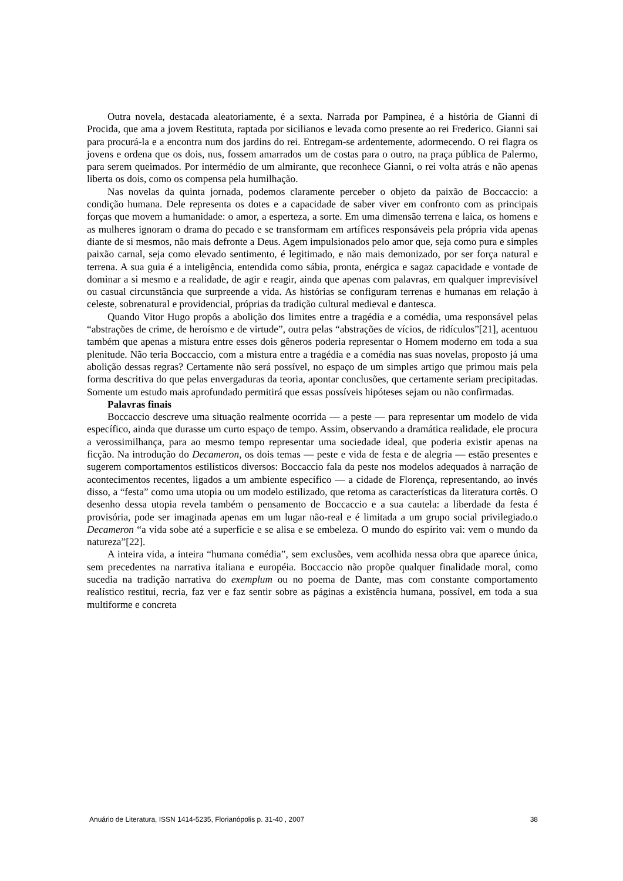Outra novela, destacada aleatoriamente, é a sexta. Narrada por Pampinea, é a história de Gianni di Procida, que ama a jovem Restituta, raptada por sicilianos e levada como presente ao rei Frederico. Gianni sai para procurá-la e a encontra num dos jardins do rei. Entregam-se ardentemente, adormecendo. O rei flagra os jovens e ordena que os dois, nus, fossem amarrados um de costas para o outro, na praça pública de Palermo, para serem queimados. Por intermédio de um almirante, que reconhece Gianni, o rei volta atrás e não apenas liberta os dois, como os compensa pela humilhação.
Nas novelas da quinta jornada, podemos claramente perceber o objeto da paixão de Boccaccio: a condição humana. Dele representa os dotes e a capacidade de saber viver em confronto com as principais forças que movem a humanidade: o amor, a esperteza, a sorte. Em uma dimensão terrena e laica, os homens e as mulheres ignoram o drama do pecado e se transformam em artífices responsáveis pela própria vida apenas diante de si mesmos, não mais defronte a Deus. Agem impulsionados pelo amor que, seja como pura e simples paixão carnal, seja como elevado sentimento, é legitimado, e não mais demonizado, por ser força natural e terrena. A sua guia é a inteligência, entendida como sábia, pronta, enérgica e sagaz capacidade e vontade de dominar a si mesmo e a realidade, de agir e reagir, ainda que apenas com palavras, em qualquer imprevisível ou casual circunstância que surpreende a vida. As histórias se configuram terrenas e humanas em relação à celeste, sobrenatural e providencial, próprias da tradição cultural medieval e dantesca.
Quando Vitor Hugo propôs a abolição dos limites entre a tragédia e a comédia, uma responsável pelas “abstrações de crime, de heroísmo e de virtude”, outra pelas “abstrações de vícios, de ridículos”[21], acentuou também que apenas a mistura entre esses dois gêneros poderia representar o Homem moderno em toda a sua plenitude. Não teria Boccaccio, com a mistura entre a tragédia e a comédia nas suas novelas, proposto já uma abolição dessas regras? Certamente não será possível, no espaço de um simples artigo que primou mais pela forma descritiva do que pelas envergaduras da teoria, apontar conclusões, que certamente seriam precipitadas. Somente um estudo mais aprofundado permitirá que essas possíveis hipóteses sejam ou não confirmadas.
Palavras finais
Boccaccio descreve uma situação realmente ocorrida — a peste — para representar um modelo de vida específico, ainda que durasse um curto espaço de tempo. Assim, observando a dramática realidade, ele procura a verossimilhança, para ao mesmo tempo representar uma sociedade ideal, que poderia existir apenas na ficção. Na introdução do Decameron, os dois temas — peste e vida de festa e de alegria — estão presentes e sugerem comportamentos estilísticos diversos: Boccaccio fala da peste nos modelos adequados à narração de acontecimentos recentes, ligados a um ambiente específico — a cidade de Florença, representando, ao invés disso, a “festa” como uma utopia ou um modelo estilizado, que retoma as características da literatura cortês. O desenho dessa utopia revela também o pensamento de Boccaccio e a sua cautela: a liberdade da festa é provisória, pode ser imaginada apenas em um lugar não-real e é limitada a um grupo social privilegiado.o Decameron “a vida sobe até a superfície e se alisa e se embeleza. O mundo do espírito vai: vem o mundo da natureza”[22].
A inteira vida, a inteira “humana comédia”, sem exclusões, vem acolhida nessa obra que aparece única, sem precedentes na narrativa italiana e européia. Boccaccio não propõe qualquer finalidade moral, como sucedia na tradição narrativa do exemplum ou no poema de Dante, mas com constante comportamento realístico restitui, recria, faz ver e faz sentir sobre as páginas a existência humana, possível, em toda a sua multiforme e concreta
Anuário de Literatura, ISSN 1414-5235, Florianópolis p. 31-40 , 2007 38